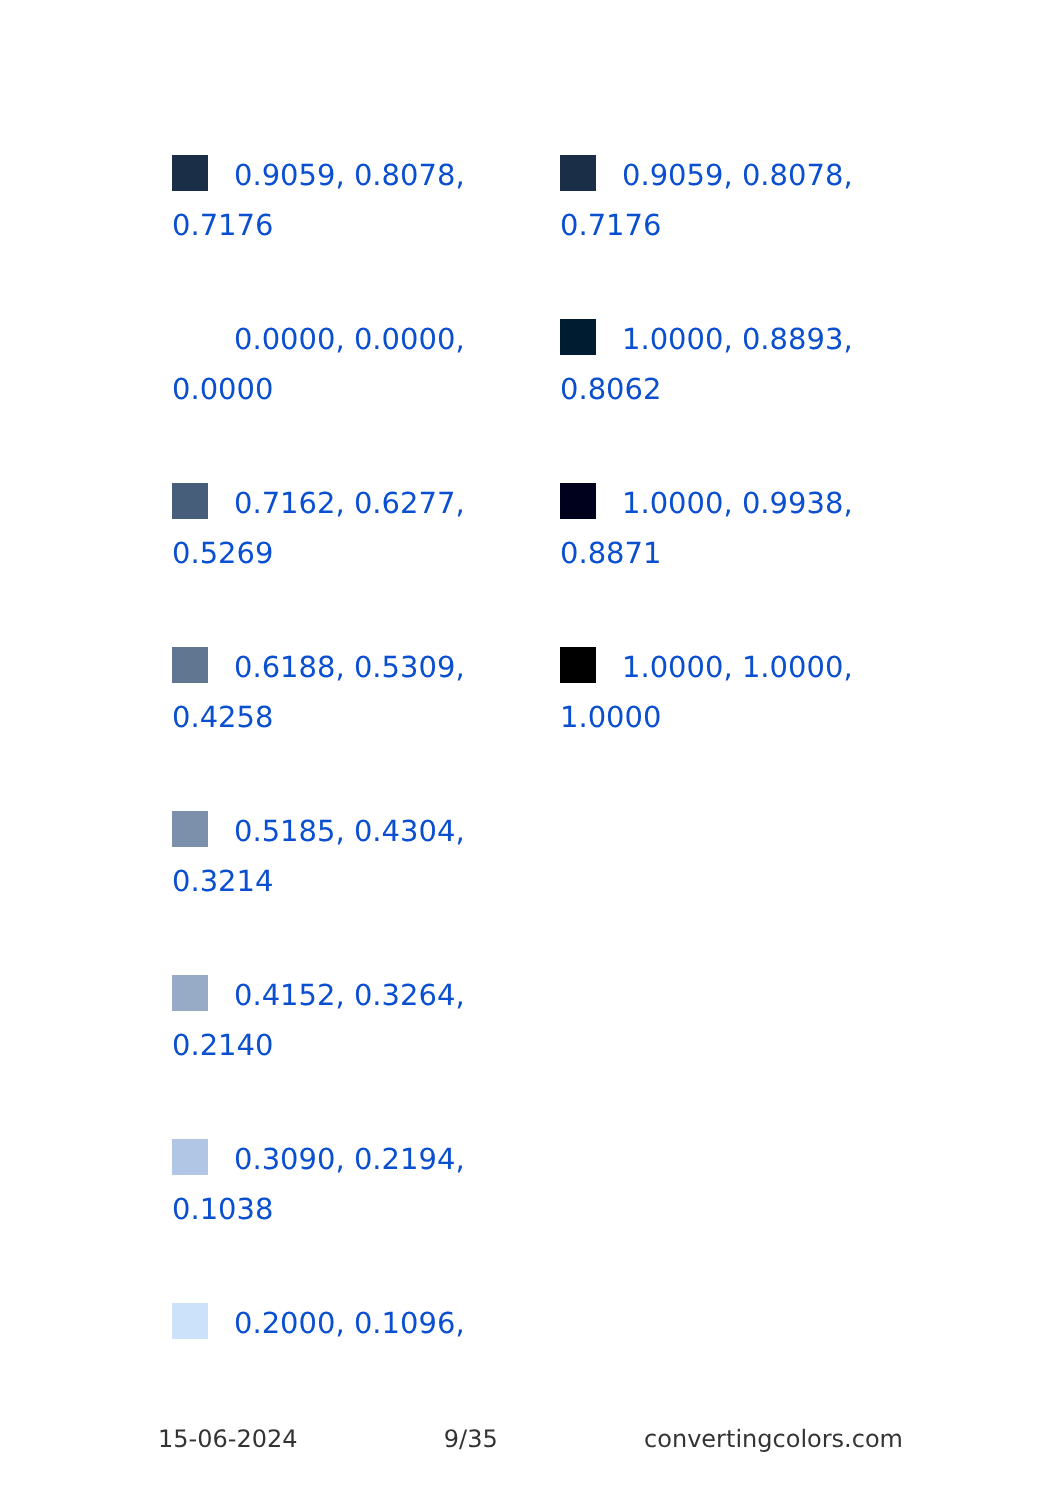0.9059, 0.8078,
0.7176
0.0000, 0.0000,
0.0000
0.7162, 0.6277,
0.5269
0.6188, 0.5309,
0.4258
0.5185, 0.4304,
0.3214
0.4152, 0.3264,
0.2140
0.3090, 0.2194,
0.1038
0.2000, 0.1096,
0.9059, 0.8078,
0.7176
1.0000, 0.8893,
0.8062
1.0000, 0.9938,
0.8871
1.0000, 1.0000,
1.0000
15-06-2024 9/35 convertingcolors.com